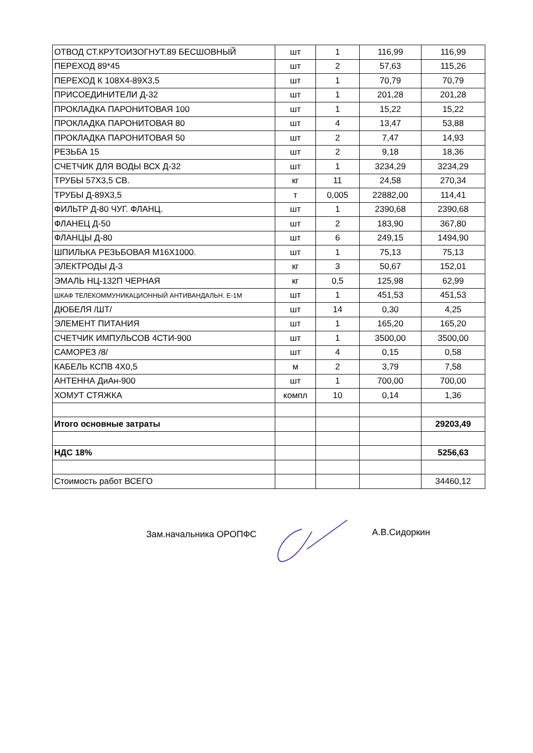| ОТВОД СТ.КРУТОИЗОГНУТ.89 БЕСШОВНЫЙ | шт | 1 | 116,99 | 116,99 |
| ПЕРЕХОД 89*45 | шт | 2 | 57,63 | 115,26 |
| ПЕРЕХОД К 108Х4-89Х3,5 | шт | 1 | 70,79 | 70,79 |
| ПРИСОЕДИНИТЕЛИ Д-32 | шт | 1 | 201,28 | 201,28 |
| ПРОКЛАДКА ПАРОНИТОВАЯ 100 | шт | 1 | 15,22 | 15,22 |
| ПРОКЛАДКА ПАРОНИТОВАЯ 80 | шт | 4 | 13,47 | 53,88 |
| ПРОКЛАДКА ПАРОНИТОВАЯ 50 | шт | 2 | 7,47 | 14,93 |
| РЕЗЬБА 15 | шт | 2 | 9,18 | 18,36 |
| СЧЕТЧИК ДЛЯ ВОДЫ ВСХ Д-32 | шт | 1 | 3234,29 | 3234,29 |
| ТРУБЫ 57Х3,5 СВ. | кг | 11 | 24,58 | 270,34 |
| ТРУБЫ Д-89Х3,5 | т | 0,005 | 22882,00 | 114,41 |
| ФИЛЬТР Д-80 ЧУГ. ФЛАНЦ. | шт | 1 | 2390,68 | 2390,68 |
| ФЛАНЕЦ Д-50 | шт | 2 | 183,90 | 367,80 |
| ФЛАНЦЫ Д-80 | шт | 6 | 249,15 | 1494,90 |
| ШПИЛЬКА РЕЗЬБОВАЯ М16Х1000. | шт | 1 | 75,13 | 75,13 |
| ЭЛЕКТРОДЫ Д-3 | кг | 3 | 50,67 | 152,01 |
| ЭМАЛЬ НЦ-132П ЧЕРНАЯ | кг | 0,5 | 125,98 | 62,99 |
| ШКАФ ТЕЛЕКОММУНИКАЦИОННЫЙ АНТИВАНДАЛЬН. Е-1М | шт | 1 | 451,53 | 451,53 |
| ДЮБЕЛЯ /ШТ/ | шт | 14 | 0,30 | 4,25 |
| ЭЛЕМЕНТ ПИТАНИЯ | шт | 1 | 165,20 | 165,20 |
| СЧЕТЧИК ИМПУЛЬСОВ 4СТИ-900 | шт | 1 | 3500,00 | 3500,00 |
| САМОРЕЗ /8/ | шт | 4 | 0,15 | 0,58 |
| КАБЕЛЬ КСПВ 4Х0,5 | м | 2 | 3,79 | 7,58 |
| АНТЕННА ДиАн-900 | шт | 1 | 700,00 | 700,00 |
| ХОМУТ СТЯЖКА | компл | 10 | 0,14 | 1,36 |
| Итого основные затраты | | | | 29203,49 |
| НДС 18% | | | | 5256,63 |
| Стоимость работ ВСЕГО | | | | 34460,12 |
Зам.начальника ОРОПФС А.В.Сидоркин